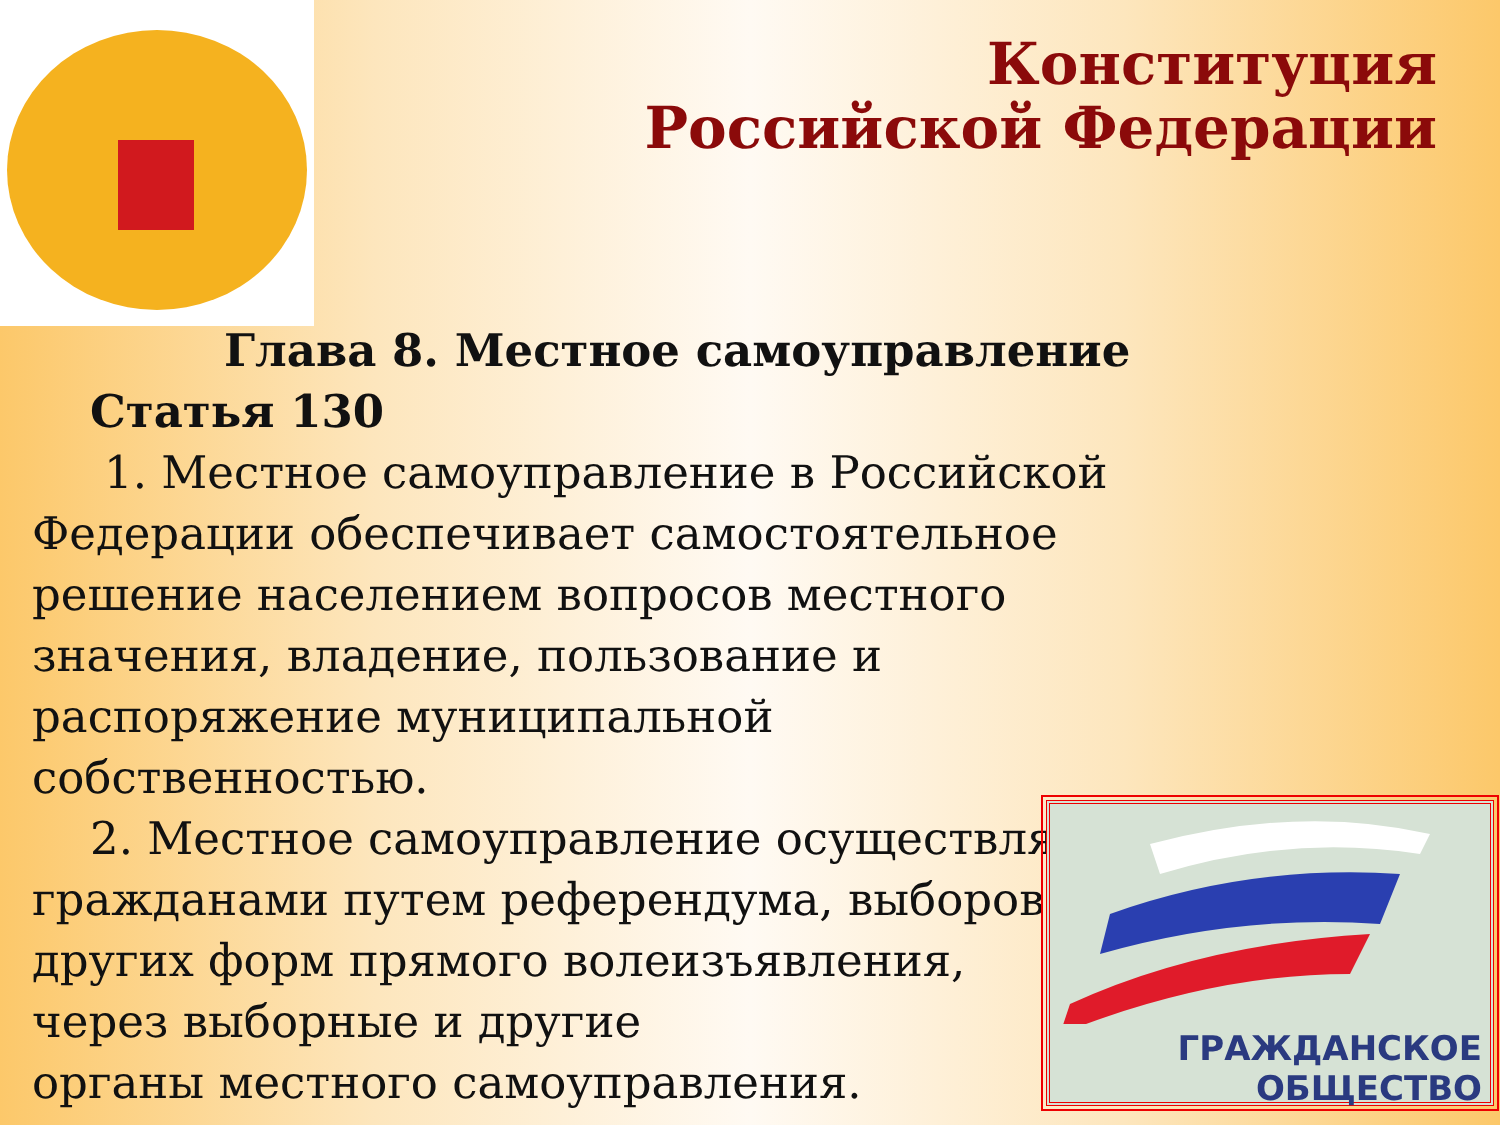Конституция
Российской Федерации
Глава 8. Местное самоуправление
Статья 130
1. Местное самоуправление в Российской Федерации обеспечивает самостоятельное решение населением вопросов местного значения, владение, пользование и распоряжение муниципальной собственностью.
2. Местное самоуправление осуществляется гражданами путем референдума, выборов,
других форм прямого волеизъявления,
через выборные и другие
органы местного самоуправления.
ГРАЖДАНСКОЕ ОБЩЕСТВО